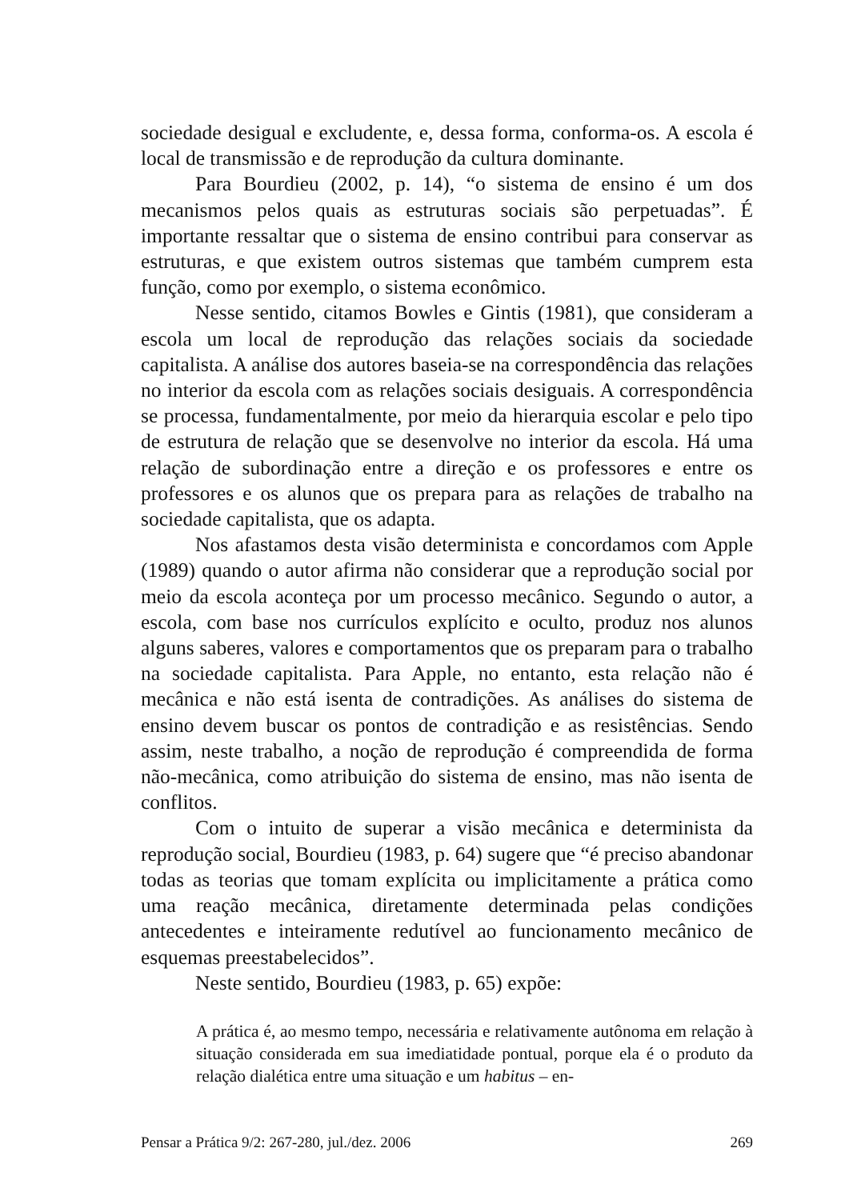sociedade desigual e excludente, e, dessa forma, conforma-os. A escola é local de transmissão e de reprodução da cultura dominante.
Para Bourdieu (2002, p. 14), “o sistema de ensino é um dos mecanismos pelos quais as estruturas sociais são perpetuadas”. É importante ressaltar que o sistema de ensino contribui para conservar as estruturas, e que existem outros sistemas que também cumprem esta função, como por exemplo, o sistema econômico.
Nesse sentido, citamos Bowles e Gintis (1981), que consideram a escola um local de reprodução das relações sociais da sociedade capitalista. A análise dos autores baseia-se na correspondência das relações no interior da escola com as relações sociais desiguais. A correspondência se processa, fundamentalmente, por meio da hierarquia escolar e pelo tipo de estrutura de relação que se desenvolve no interior da escola. Há uma relação de subordinação entre a direção e os professores e entre os professores e os alunos que os prepara para as relações de trabalho na sociedade capitalista, que os adapta.
Nos afastamos desta visão determinista e concordamos com Apple (1989) quando o autor afirma não considerar que a reprodução social por meio da escola aconteça por um processo mecânico. Segundo o autor, a escola, com base nos currículos explícito e oculto, produz nos alunos alguns saberes, valores e comportamentos que os preparam para o trabalho na sociedade capitalista. Para Apple, no entanto, esta relação não é mecânica e não está isenta de contradições. As análises do sistema de ensino devem buscar os pontos de contradição e as resistências. Sendo assim, neste trabalho, a noção de reprodução é compreendida de forma não-mecânica, como atribuição do sistema de ensino, mas não isenta de conflitos.
Com o intuito de superar a visão mecânica e determinista da reprodução social, Bourdieu (1983, p. 64) sugere que “é preciso abandonar todas as teorias que tomam explícita ou implicitamente a prática como uma reação mecânica, diretamente determinada pelas condições antecedentes e inteiramente redutível ao funcionamento mecânico de esquemas preestabelecidos”.
Neste sentido, Bourdieu (1983, p. 65) expõe:
A prática é, ao mesmo tempo, necessária e relativamente autônoma em relação à situação considerada em sua imediatidade pontual, porque ela é o produto da relação dialética entre uma situação e um habitus – en-
Pensar a Prática 9/2: 267-280, jul./dez. 2006 269